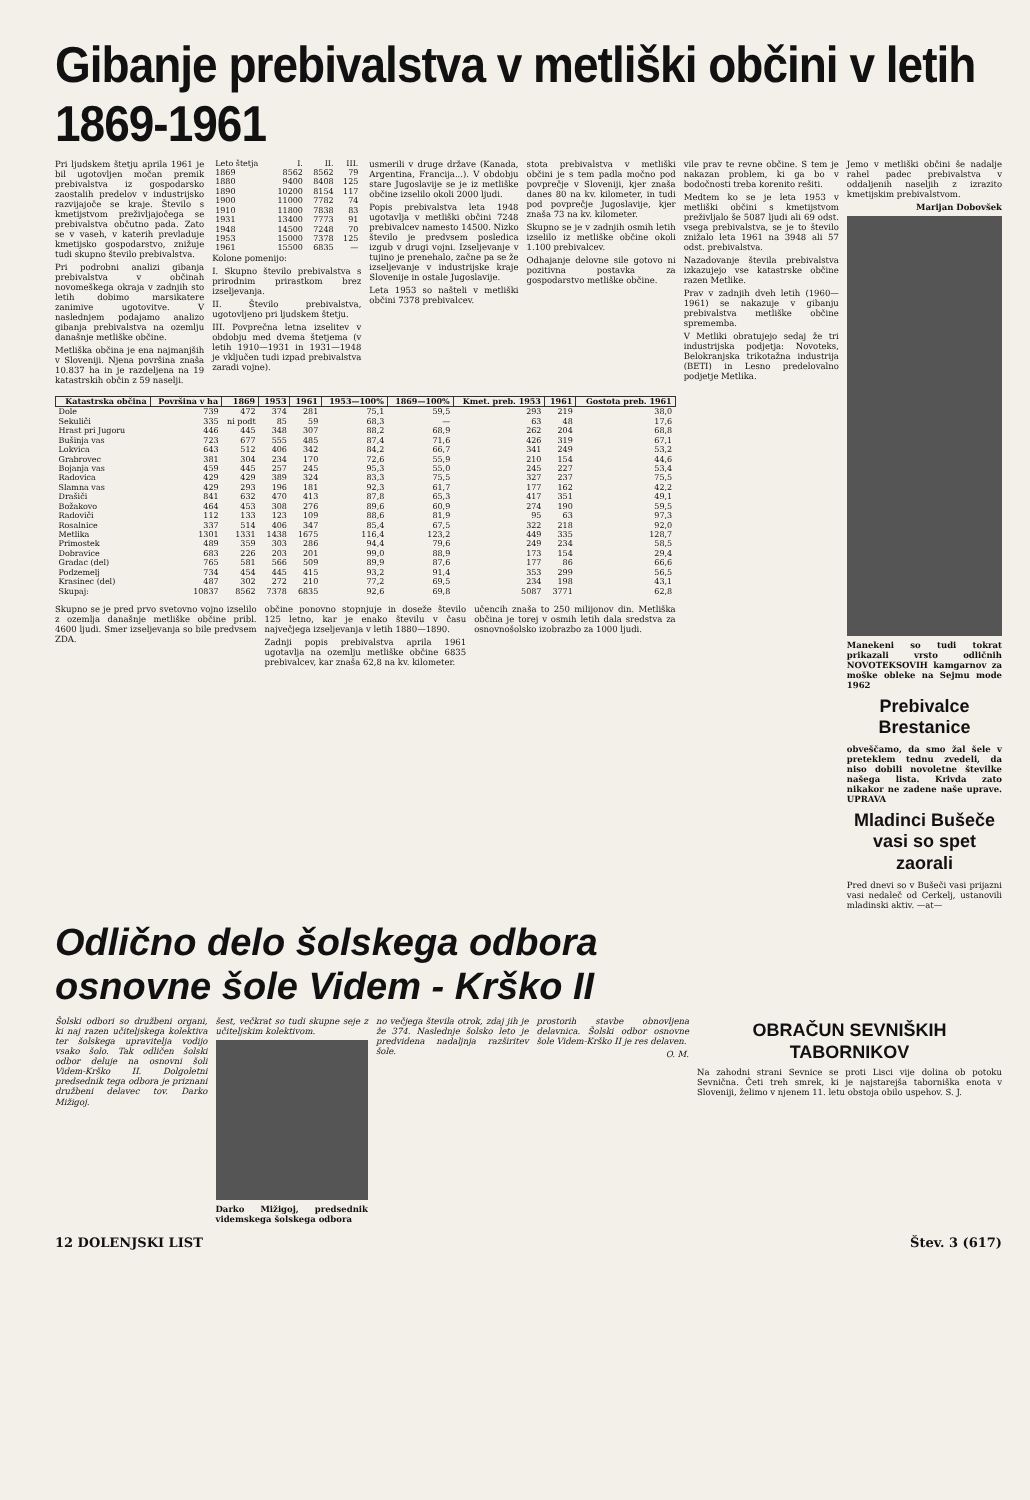Gibanje prebivalstva v metliški občini v letih 1869-1961
Pri ljudskem štetju aprila 1961 je bil ugotovljen močan premik prebivalstva iz gospodarsko zaostalih predelov v industrijsko razvijajoče se kraje. Število s kmetijstvom preživljajočega se prebivalstva občutno pada. Zato se v vaseh, v katerih prevladuje kmetijsko gospodarstvo, znižuje tudi skupno število prebivalstva.
Pri podrobni analizi gibanja prebivalstva v občinah novomeškega okraja v zadnjih sto letih dobimo marsikatere zanimive ugotovitve. V naslednjem podajamo analizo gibanja prebivalstva na ozemlju današnje metliške občine.
Metliška občina je ena najmanjših v Sloveniji. Njena površina znaša 10.837 ha in je razdeljena na 19 katastrskih občin z 59 naselji.
| Leto štetja | I. | II. | III. |
| 1869 | 8562 | 8562 | 79 |
| 1880 | 9400 | 8408 | 125 |
| 1890 | 10200 | 8154 | 117 |
| 1900 | 11000 | 7782 | 74 |
| 1910 | 11800 | 7838 | 83 |
| 1931 | 13400 | 7773 | 91 |
| 1948 | 14500 | 7248 | 70 |
| 1953 | 15000 | 7378 | 125 |
| 1961 | 15500 | 6835 | — |
Kolone pomenijo:
I. Skupno število prebivalstva s prirodnim prirastkom brez izseljevanja.
II. Število prebivalstva, ugotovljeno pri ljudskem štetju.
III. Povprečna letna izselitev v obdobju med dvema štetjema (v letih 1910—1931 in 1931—1948 je vključen tudi izpad prebivalstva zaradi vojne).
usmerili v druge države (Kanada, Argentina, Francija...). V obdobju stare Jugoslavije se je iz metliške občine izselilo okoli 2000 ljudi.
Popis prebivalstva leta 1948 ugotavlja v metliški občini 7248 prebivalcev namesto 14500. Nizko število je predvsem posledica izgub v drugi vojni. Izseljevanje v tujino je prenehalo, začne pa se že izseljevanje v industrijske kraje Slovenije in ostale Jugoslavije.
Leta 1953 so našteli v metliški občini 7378 prebivalcev.
stota prebivalstva v metliški občini je s tem padla močno pod povprečje v Sloveniji, kjer znaša danes 80 na kv. kilometer, in tudi pod povprečje Jugoslavije, kjer znaša 73 na kv. kilometer.
Skupno se je v zadnjih osmih letih izselilo iz metliške občine okoli 1.100 prebivalcev.
Odhajanje delovne sile gotovo ni pozitivna postavka za gospodarstvo metliške občine.
| Katastrska občina | Površina v ha | 1869 | 1953 | 1961 | 1953—100% | 1869—100% | Kmet. preb. 1953 | 1961 | Gostota preb. 1961 |
| --- | --- | --- | --- | --- | --- | --- | --- | --- | --- |
| Dole | 739 | 472 | 374 | 281 | 75,1 | 59,5 | 293 | 219 | 38,0 |
| Sekuliči | 335 | ni podt | 85 | 59 | 68,3 | — | 63 | 48 | 17,6 |
| Hrast pri Jugoru | 446 | 445 | 348 | 307 | 88,2 | 68,9 | 262 | 204 | 68,8 |
| Bušinja vas | 723 | 677 | 555 | 485 | 87,4 | 71,6 | 426 | 319 | 67,1 |
| Lokvica | 643 | 512 | 406 | 342 | 84,2 | 66,7 | 341 | 249 | 53,2 |
| Grabrovec | 381 | 304 | 234 | 170 | 72,6 | 55,9 | 210 | 154 | 44,6 |
| Bojanja vas | 459 | 445 | 257 | 245 | 95,3 | 55,0 | 245 | 227 | 53,4 |
| Radovica | 429 | 429 | 389 | 324 | 83,3 | 75,5 | 327 | 237 | 75,5 |
| Slamna vas | 429 | 293 | 196 | 181 | 92,3 | 61,7 | 177 | 162 | 42,2 |
| Drašiči | 841 | 632 | 470 | 413 | 87,8 | 65,3 | 417 | 351 | 49,1 |
| Božakovo | 464 | 453 | 308 | 276 | 89,6 | 60,9 | 274 | 190 | 59,5 |
| Radoviči | 112 | 133 | 123 | 109 | 88,6 | 81,9 | 95 | 63 | 97,3 |
| Rosalnice | 337 | 514 | 406 | 347 | 85,4 | 67,5 | 322 | 218 | 92,0 |
| Metlika | 1301 | 1331 | 1438 | 1675 | 116,4 | 123,2 | 449 | 335 | 128,7 |
| Primostek | 489 | 359 | 303 | 286 | 94,4 | 79,6 | 249 | 234 | 58,5 |
| Dobravice | 683 | 226 | 203 | 201 | 99,0 | 88,9 | 173 | 154 | 29,4 |
| Gradac (del) | 765 | 581 | 566 | 509 | 89,9 | 87,6 | 177 | 86 | 66,6 |
| Podzemelj | 734 | 454 | 445 | 415 | 93,2 | 91,4 | 353 | 299 | 56,5 |
| Krasinec (del) | 487 | 302 | 272 | 210 | 77,2 | 69,5 | 234 | 198 | 43,1 |
| Skupaj: | 10837 | 8562 | 7378 | 6835 | 92,6 | 69,8 | 5087 | 3771 | 62,8 |
Skupno se je pred prvo svetovno vojno izselilo z ozemlja današnje metliške občine pribl. 4600 ljudi. Smer izseljevanja so bile predvsem ZDA.
občine ponovno stopnjuje in doseže število 125 letno, kar je enako številu v času največjega izseljevanja v letih 1880—1890.
Zadnji popis prebivalstva aprila 1961 ugotavlja na ozemlju metliške občine 6835 prebivalcev, kar znaša 62,8 na kv. kilometer.
učencih znaša to 250 milijonov din. Metliška občina je torej v osmih letih dala sredstva za osnovnošolsko izobrazbo za 1000 ljudi.
vile prav te revne občine. S tem je nakazan problem, ki ga bo v bodočnosti treba korenito rešiti.
Medtem ko se je leta 1953 v metliški občini s kmetijstvom preživljalo še 5087 ljudi ali 69 odst. vsega prebivalstva, se je to število znižalo leta 1961 na 3948 ali 57 odst. prebivalstva.
Nazadovanje števila prebivalstva izkazujejo vse katastrske občine razen Metlike.
Prav v zadnjih dveh letih (1960—1961) se nakazuje v gibanju prebivalstva metliške občine sprememba.
V Metliki obratujejo sedaj že tri industrijska podjetja: Novoteks, Belokranjska trikotažna industrija (BETI) in Lesno predelovalno podjetje Metlika.
Jemo v metliški občini še nadalje rahel padec prebivalstva v oddaljenih naseljih z izrazito kmetijskim prebivalstvom.
Marijan Dobovšek
Manekeni so tudi tokrat prikazali vrsto odličnih NOVOTEKSOVIH kamgarnov za moške obleke na Sejmu mode 1962
Prebivalce Brestanice
obveščamo, da smo žal šele v preteklem tednu zvedeli, da niso dobili novoletne številke našega lista. Krivda zato nikakor ne zadene naše uprave. UPRAVA
Mladinci Bušeče vasi so spet zaorali
Pred dnevi so v Bušeči vasi prijazni vasi nedaleč od Cerkelj, ustanovili mladinski aktiv. —at—
Odlično delo šolskega odbora
osnovne šole Videm - Krško II
Šolski odbori so družbeni organi, ki naj razen učiteljskega kolektiva ter šolskega upravitelja vodijo vsako šolo. Tak odličen šolski odbor deluje na osnovni šoli Videm-Krško II. Dolgoletni predsednik tega odbora je priznani družbeni delavec tov. Darko Mižigoj.
šest, večkrat so tudi skupne seje z učiteljskim kolektivom.
Darko Mižigoj, predsednik videmskega šolskega odbora
no večjega števila otrok, zdaj jih je že 374. Naslednje šolsko leto je predvidena nadaljnja razširitev šole.
prostorih stavbe obnovljena delavnica. Šolski odbor osnovne šole Videm-Krško II je res delaven.
O. M.
OBRAČUN SEVNIŠKIH TABORNIKOV
Na zahodni strani Sevnice se proti Lisci vije dolina ob potoku Sevnična. Četi treh smrek, ki je najstarejša taborniška enota v Sloveniji, želimo v njenem 11. letu obstoja obilo uspehov. S. J.
12 DOLENJSKI LIST Štev. 3 (617)